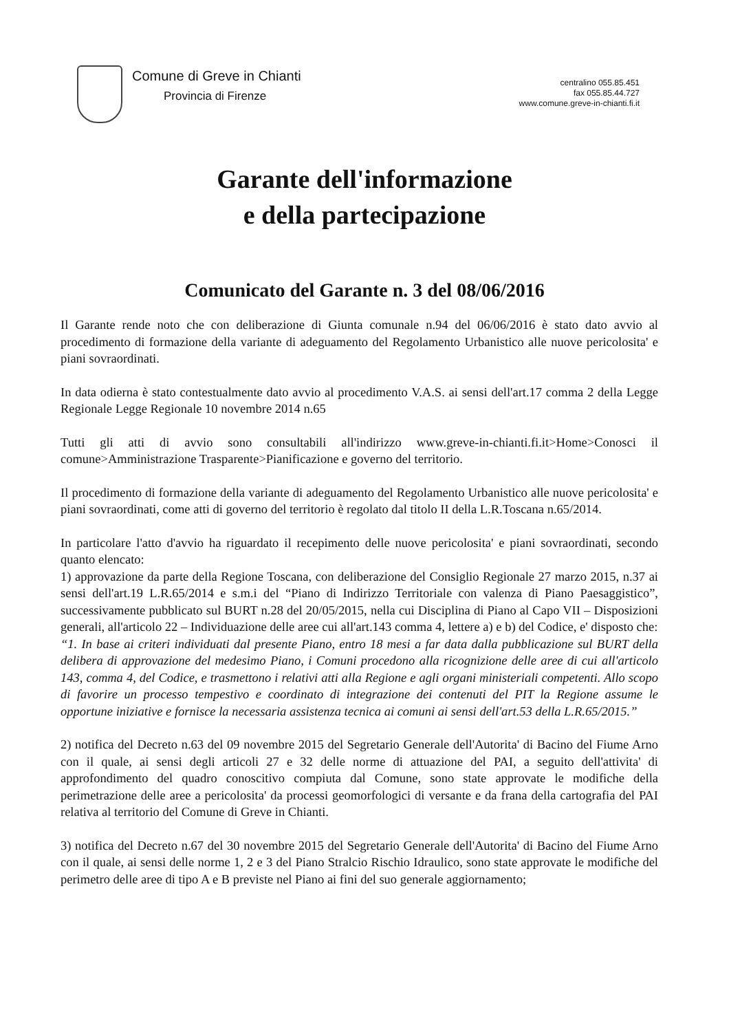Comune di Greve in Chianti
Provincia di Firenze
centralino 055.85.451
fax 055.85.44.727
www.comune.greve-in-chianti.fi.it
Garante dell'informazione
e della partecipazione
Comunicato del Garante n. 3 del 08/06/2016
Il Garante rende noto che con deliberazione di Giunta comunale n.94 del 06/06/2016 è stato dato avvio al procedimento di formazione della variante di adeguamento del Regolamento Urbanistico alle nuove pericolosita' e piani sovraordinati.
In data odierna è stato contestualmente dato avvio al procedimento V.A.S. ai sensi dell'art.17 comma 2 della Legge Regionale Legge Regionale 10 novembre 2014 n.65
Tutti gli atti di avvio sono consultabili all'indirizzo www.greve-in-chianti.fi.it>Home>Conosci il comune>Amministrazione Trasparente>Pianificazione e governo del territorio.
Il procedimento di formazione della variante di adeguamento del Regolamento Urbanistico alle nuove pericolosita' e piani sovraordinati, come atti di governo del territorio è regolato dal titolo II della L.R.Toscana n.65/2014.
In particolare l'atto d'avvio ha riguardato il recepimento delle nuove pericolosita' e piani sovraordinati, secondo quanto elencato:
1) approvazione da parte della Regione Toscana, con deliberazione del Consiglio Regionale 27 marzo 2015, n.37 ai sensi dell'art.19 L.R.65/2014 e s.m.i del “Piano di Indirizzo Territoriale con valenza di Piano Paesaggistico”, successivamente pubblicato sul BURT n.28 del 20/05/2015, nella cui Disciplina di Piano al Capo VII – Disposizioni generali, all'articolo 22 – Individuazione delle aree cui all'art.143 comma 4, lettere a) e b) del Codice, e' disposto che:
“1. In base ai criteri individuati dal presente Piano, entro 18 mesi a far data dalla pubblicazione sul BURT della delibera di approvazione del medesimo Piano, i Comuni procedono alla ricognizione delle aree di cui all'articolo 143, comma 4, del Codice, e trasmettono i relativi atti alla Regione e agli organi ministeriali competenti. Allo scopo di favorire un processo tempestivo e coordinato di integrazione dei contenuti del PIT la Regione assume le opportune iniziative e fornisce la necessaria assistenza tecnica ai comuni ai sensi dell'art.53 della L.R.65/2015.”
2) notifica del Decreto n.63 del 09 novembre 2015 del Segretario Generale dell'Autorita' di Bacino del Fiume Arno con il quale, ai sensi degli articoli 27 e 32 delle norme di attuazione del PAI, a seguito dell'attivita' di approfondimento del quadro conoscitivo compiuta dal Comune, sono state approvate le modifiche della perimetrazione delle aree a pericolosita' da processi geomorfologici di versante e da frana della cartografia del PAI relativa al territorio del Comune di Greve in Chianti.
3) notifica del Decreto n.67 del 30 novembre 2015 del Segretario Generale dell'Autorita' di Bacino del Fiume Arno con il quale, ai sensi delle norme 1, 2 e 3 del Piano Stralcio Rischio Idraulico, sono state approvate le modifiche del perimetro delle aree di tipo A e B previste nel Piano ai fini del suo generale aggiornamento;